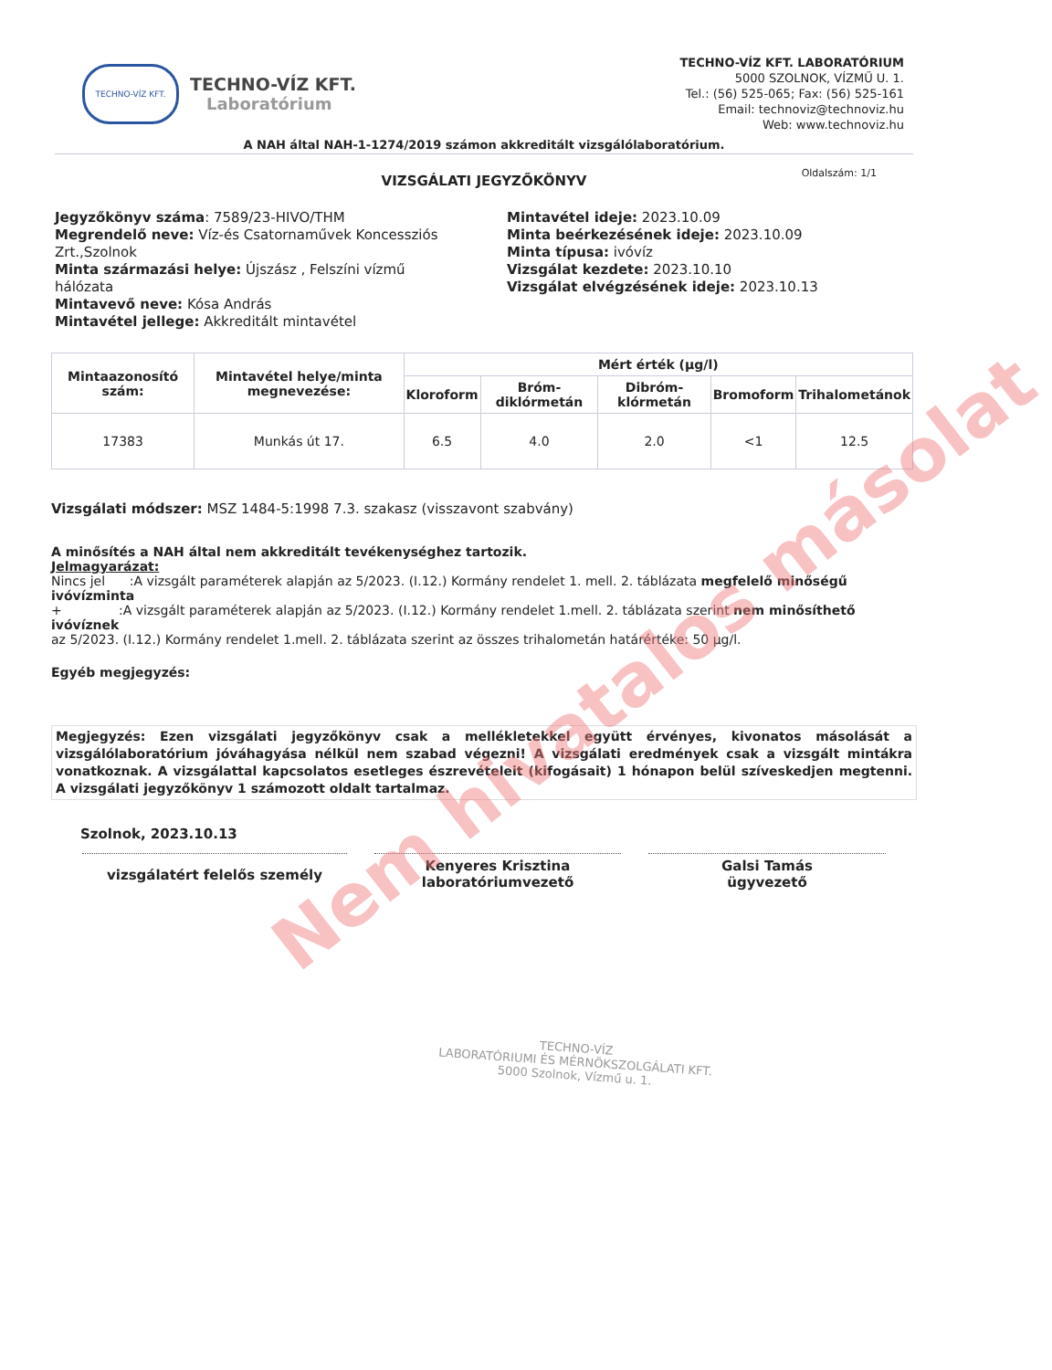TECHNO-VÍZ KFT.
TECHNO-VÍZ KFT.
Laboratórium
TECHNO-VÍZ KFT. LABORATÓRIUM
5000 SZOLNOK, VÍZMŰ U. 1.
Tel.: (56) 525-065; Fax: (56) 525-161
Email: technoviz@technoviz.hu
Web: www.technoviz.hu
A NAH által NAH-1-1274/2019 számon akkreditált vizsgálólaboratórium.
VIZSGÁLATI JEGYZŐKÖNYV Oldalszám: 1/1
Jegyzőkönyv száma: 7589/23-HIVO/THM
Megrendelő neve: Víz-és Csatornaművek Koncessziós Zrt.,Szolnok
Minta származási helye: Újszász , Felszíni vízmű hálózata
Mintavevő neve: Kósa András
Mintavétel jellege: Akkreditált mintavétel
Mintavétel ideje: 2023.10.09
Minta beérkezésének ideje: 2023.10.09
Minta típusa: ivóvíz
Vizsgálat kezdete: 2023.10.10
Vizsgálat elvégzésének ideje: 2023.10.13
| Mintaazonosító szám: | Mintavétel helye/minta megnevezése: | Mért érték (µg/l) | | | | |
| --- | --- | --- | --- | --- | --- | --- |
| | | Kloroform | Bróm-diklórmetán | Dibróm-klórmetán | Bromoform | Trihalometánok |
| 17383 | Munkás út 17. | 6.5 | 4.0 | 2.0 | <1 | 12.5 |
Vizsgálati módszer: MSZ 1484-5:1998 7.3. szakasz (visszavont szabvány)
A minősítés a NAH által nem akkreditált tevékenységhez tartozik.
Jelmagyarázat:
Nincs jel :A vizsgált paraméterek alapján az 5/2023. (I.12.) Kormány rendelet 1. mell. 2. táblázata megfelelő minőségű ivóvízminta
+ :A vizsgált paraméterek alapján az 5/2023. (I.12.) Kormány rendelet 1.mell. 2. táblázata szerint nem minősíthető ivóvíznek
az 5/2023. (I.12.) Kormány rendelet 1.mell. 2. táblázata szerint az összes trihalometán határértéke: 50 µg/l.
Egyéb megjegyzés:
Megjegyzés: Ezen vizsgálati jegyzőkönyv csak a mellékletekkel együtt érvényes, kivonatos másolását a vizsgálólaboratórium jóváhagyása nélkül nem szabad végezni! A vizsgálati eredmények csak a vizsgált mintákra vonatkoznak. A vizsgálattal kapcsolatos esetleges észrevételeit (kifogásait) 1 hónapon belül szíveskedjen megtenni. A vizsgálati jegyzőkönyv 1 számozott oldalt tartalmaz.
Szolnok, 2023.10.13
vizsgálatért felelős személy
Kenyeres Krisztina
laboratóriumvezető
Galsi Tamás
ügyvezető
TECHNO-VÍZ
LABORATÓRIUMI ÉS MÉRNÖKSZOLGÁLATI KFT.
5000 Szolnok, Vízmű u. 1.
Nem hivatalos másolat